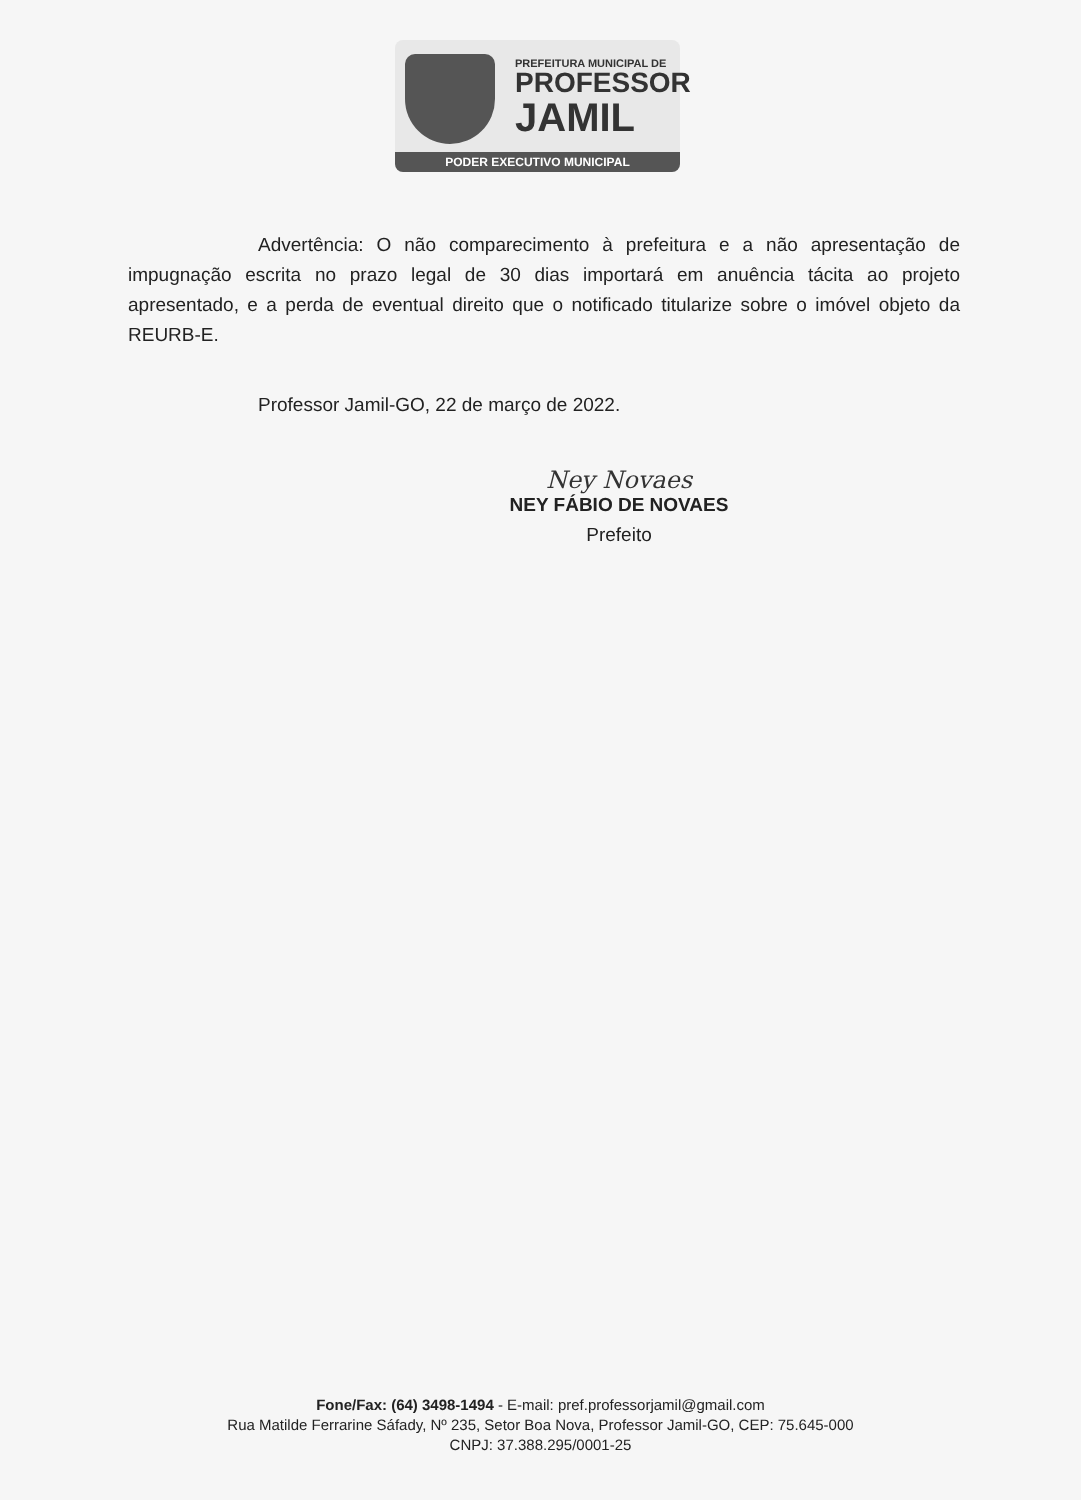PREFEITURA MUNICIPAL DE
PROFESSOR
JAMIL
PODER EXECUTIVO MUNICIPAL
Advertência: O não comparecimento à prefeitura e a não apresentação de impugnação escrita no prazo legal de 30 dias importará em anuência tácita ao projeto apresentado, e a perda de eventual direito que o notificado titularize sobre o imóvel objeto da REURB-E.
Professor Jamil-GO, 22 de março de 2022.
Ney Novaes
NEY FÁBIO DE NOVAES
Prefeito
Fone/Fax: (64) 3498-1494 - E-mail: pref.professorjamil@gmail.com
Rua Matilde Ferrarine Sáfady, Nº 235, Setor Boa Nova, Professor Jamil-GO, CEP: 75.645-000
CNPJ: 37.388.295/0001-25